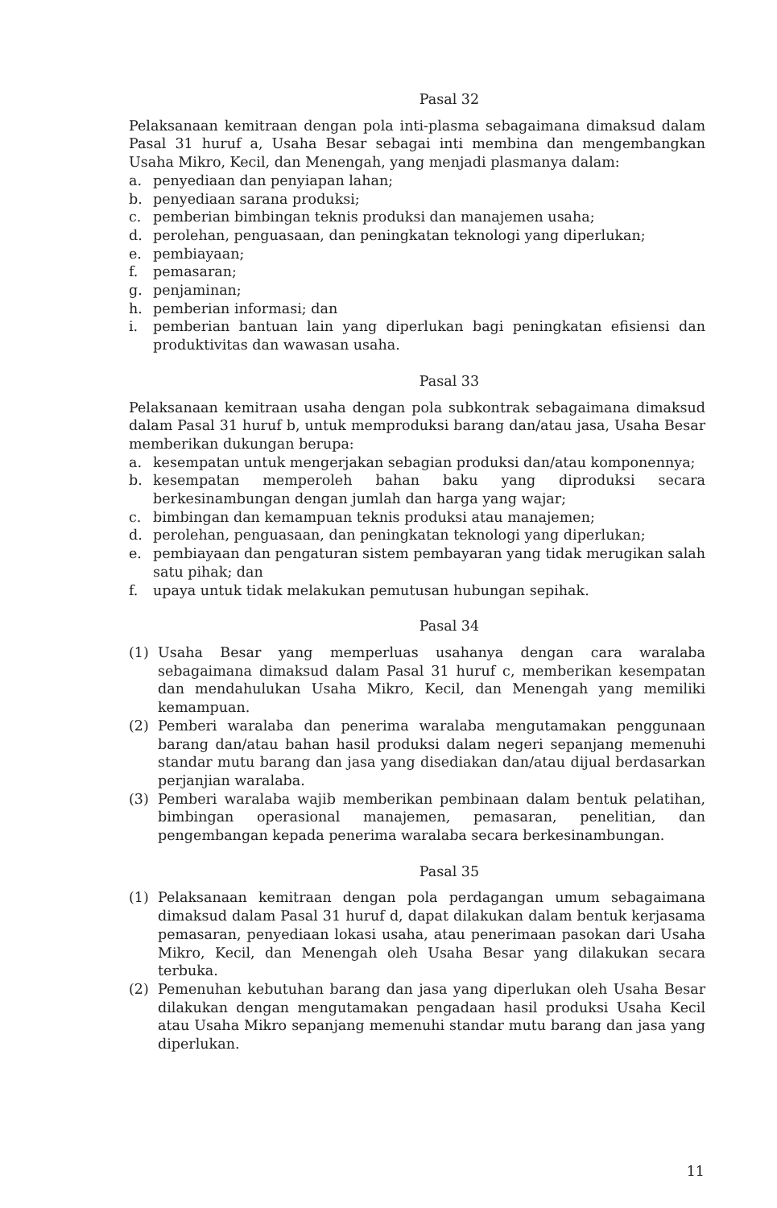Pasal 32
Pelaksanaan kemitraan dengan pola inti-plasma sebagaimana dimaksud dalam Pasal 31 huruf a, Usaha Besar sebagai inti membina dan mengembangkan Usaha Mikro, Kecil, dan Menengah, yang menjadi plasmanya dalam:
a. penyediaan dan penyiapan lahan;
b. penyediaan sarana produksi;
c. pemberian bimbingan teknis produksi dan manajemen usaha;
d. perolehan, penguasaan, dan peningkatan teknologi yang diperlukan;
e. pembiayaan;
f. pemasaran;
g. penjaminan;
h. pemberian informasi; dan
i. pemberian bantuan lain yang diperlukan bagi peningkatan efisiensi dan produktivitas dan wawasan usaha.
Pasal 33
Pelaksanaan kemitraan usaha dengan pola subkontrak sebagaimana dimaksud dalam Pasal 31 huruf b, untuk memproduksi barang dan/atau jasa, Usaha Besar memberikan dukungan berupa:
a. kesempatan untuk mengerjakan sebagian produksi dan/atau komponennya;
b. kesempatan memperoleh bahan baku yang diproduksi secara berkesinambungan dengan jumlah dan harga yang wajar;
c. bimbingan dan kemampuan teknis produksi atau manajemen;
d. perolehan, penguasaan, dan peningkatan teknologi yang diperlukan;
e. pembiayaan dan pengaturan sistem pembayaran yang tidak merugikan salah satu pihak; dan
f. upaya untuk tidak melakukan pemutusan hubungan sepihak.
Pasal 34
(1) Usaha Besar yang memperluas usahanya dengan cara waralaba sebagaimana dimaksud dalam Pasal 31 huruf c, memberikan kesempatan dan mendahulukan Usaha Mikro, Kecil, dan Menengah yang memiliki kemampuan.
(2) Pemberi waralaba dan penerima waralaba mengutamakan penggunaan barang dan/atau bahan hasil produksi dalam negeri sepanjang memenuhi standar mutu barang dan jasa yang disediakan dan/atau dijual berdasarkan perjanjian waralaba.
(3) Pemberi waralaba wajib memberikan pembinaan dalam bentuk pelatihan, bimbingan operasional manajemen, pemasaran, penelitian, dan pengembangan kepada penerima waralaba secara berkesinambungan.
Pasal 35
(1) Pelaksanaan kemitraan dengan pola perdagangan umum sebagaimana dimaksud dalam Pasal 31 huruf d, dapat dilakukan dalam bentuk kerjasama pemasaran, penyediaan lokasi usaha, atau penerimaan pasokan dari Usaha Mikro, Kecil, dan Menengah oleh Usaha Besar yang dilakukan secara terbuka.
(2) Pemenuhan kebutuhan barang dan jasa yang diperlukan oleh Usaha Besar dilakukan dengan mengutamakan pengadaan hasil produksi Usaha Kecil atau Usaha Mikro sepanjang memenuhi standar mutu barang dan jasa yang diperlukan.
11